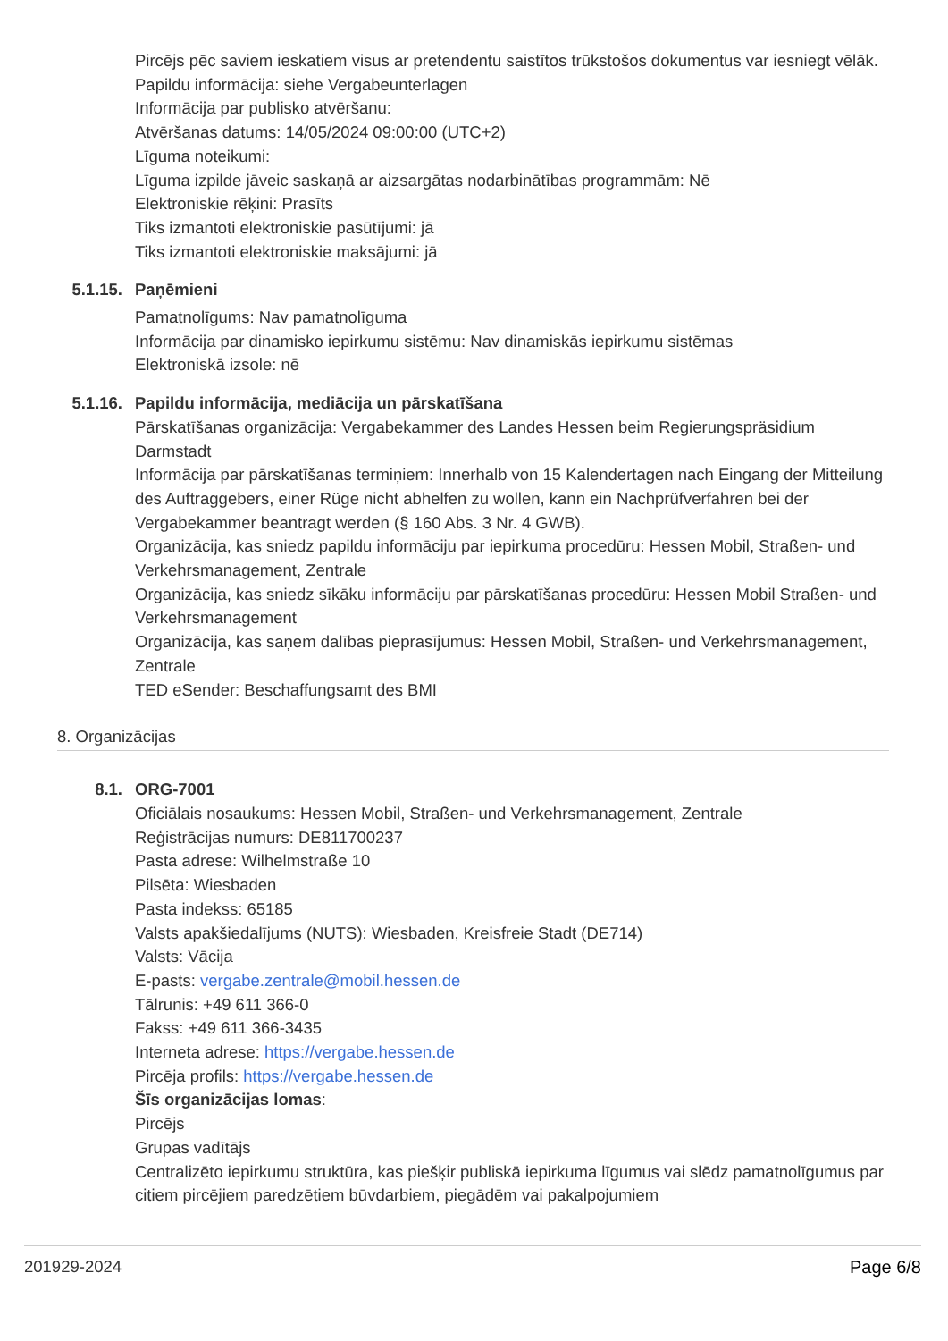Pircējs pēc saviem ieskatiem visus ar pretendentu saistītos trūkstošos dokumentus var iesniegt vēlāk.
Papildu informācija: siehe Vergabeunterlagen
Informācija par publisko atvēršanu:
Atvēršanas datums: 14/05/2024 09:00:00 (UTC+2)
Līguma noteikumi:
Līguma izpilde jāveic saskaņā ar aizsargātas nodarbinātības programmām: Nē
Elektroniskie rēķini: Prasīts
Tiks izmantoti elektroniskie pasūtījumi: jā
Tiks izmantoti elektroniskie maksājumi: jā
5.1.15. Paņēmieni
Pamatnolīgums: Nav pamatnolīguma
Informācija par dinamisko iepirkumu sistēmu: Nav dinamiskās iepirkumu sistēmas
Elektroniskā izsole: nē
5.1.16. Papildu informācija, mediācija un pārskatīšana
Pārskatīšanas organizācija: Vergabekammer des Landes Hessen beim Regierungspräsidium Darmstadt
Informācija par pārskatīšanas termiņiem: Innerhalb von 15 Kalendertagen nach Eingang der Mitteilung des Auftraggebers, einer Rüge nicht abhelfen zu wollen, kann ein Nachprüfverfahren bei der Vergabekammer beantragt werden (§ 160 Abs. 3 Nr. 4 GWB).
Organizācija, kas sniedz papildu informāciju par iepirkuma procedūru: Hessen Mobil, Straßen- und Verkehrsmanagement, Zentrale
Organizācija, kas sniedz sīkāku informāciju par pārskatīšanas procedūru: Hessen Mobil Straßen- und Verkehrsmanagement
Organizācija, kas saņem dalības pieprasījumus: Hessen Mobil, Straßen- und Verkehrsmanagement, Zentrale
TED eSender: Beschaffungsamt des BMI
8. Organizācijas
8.1. ORG-7001
Oficiālais nosaukums: Hessen Mobil, Straßen- und Verkehrsmanagement, Zentrale
Reģistrācijas numurs: DE811700237
Pasta adrese: Wilhelmstraße 10
Pilsēta: Wiesbaden
Pasta indekss: 65185
Valsts apakšiedalījums (NUTS): Wiesbaden, Kreisfreie Stadt (DE714)
Valsts: Vācija
E-pasts: vergabe.zentrale@mobil.hessen.de
Tālrunis: +49 611 366-0
Fakss: +49 611 366-3435
Interneta adrese: https://vergabe.hessen.de
Pircēja profils: https://vergabe.hessen.de
Šīs organizācijas lomas:
Pircējs
Grupas vadītājs
Centralizēto iepirkumu struktūra, kas piešķir publiskā iepirkuma līgumus vai slēdz pamatnolīgumus par citiem pircējiem paredzētiem būvdarbiem, piegādēm vai pakalpojumiem
201929-2024 Page 6/8